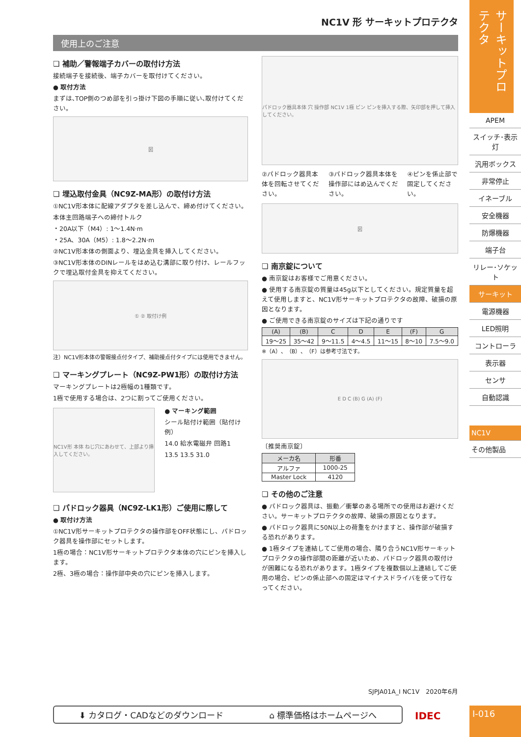NC1V 形 サーキットプロテクタ
使用上のご注意
❏ 補助／警報端子カバーの取付け方法
接続端子を接続後、端子カバーを取付けてください。
● 取付方法
まずは､TOP側のつめ部を引っ掛け下図の手順に従い､取付けてください。
図
❏ 埋込取付金具（NC9Z-MA形）の取付け方法
①NC1V形本体に配線アダプタを差し込んで、締め付けてください。
本体主回路端子への締付トルク
・20A以下（M4）: 1～1.4N·m
・25A、30A（M5）: 1.8～2.2N·m
②NC1V形本体の側面より、埋込金具を挿入してください。
③NC1V形本体のDINレールをはめ込む溝部に取り付け、レールフックで埋込取付金具を抑えてください。
① ② 取付け例
注）NC1V形本体の警報接点付タイプ、補助接点付タイプには使用できません。
❏ マーキングプレート（NC9Z-PW1形）の取付け方法
マーキングプレートは2極幅の1種類です。
1極で使用する場合は、2つに割ってご使用ください。
NC1V形 本体 ねじ穴にあわせて、上部より挿入してください。
● マーキング範囲
シール貼付け範囲（貼付け例）
14.0 給水電磁弁 回路1
13.5 13.5 31.0
❏ パドロック器具（NC9Z-LK1形）ご使用に際して
● 取付け方法
①NC1V形サーキットプロテクタの操作部をOFF状態にし、パドロック器具を操作部にセットします。
1極の場合：NC1V形サーキットプロテクタ本体の穴にピンを挿入します。
2極、3極の場合：操作部中央の穴にピンを挿入します。
パドロック器具本体 穴 操作部 NC1V 1極 ピン ピンを挿入する際、矢印部を押して挿入してください。
②パドロック器具本体を回転させてください。
③パドロック器具本体を操作部にはめ込んでください。
④ピンを係止部で固定してください。
図
❏ 南京錠について
● 南京錠はお客様でご用意ください。
● 使用する南京錠の質量は45g以下としてください。規定質量を超えて使用しますと、NC1V形サーキットプロテクタの故障、破損の原因となります。
● ご使用できる南京錠のサイズは下記の通りです
| (A) | (B) | C | D | E | (F) | G |
| --- | --- | --- | --- | --- | --- | --- |
| 19～25 | 35～42 | 9～11.5 | 4～4.5 | 11～15 | 8～10 | 7.5～9.0 |
※（A）、（B）、（F）は参考寸法です。
E D C (B) G (A) (F)
〔推奨南京錠〕
| メーカ名 | 形番 |
| --- | --- |
| アルファ | 1000-25 |
| Master Lock | 4120 |
❏ その他のご注意
● パドロック器具は、振動／衝撃のある場所での使用はお避けください。サーキットプロテクタの故障、破損の原因となります。
● パドロック器具に50N以上の荷重をかけますと、操作部が破損する恐れがあります。
● 1極タイプを連結してご使用の場合、隣り合うNC1V形サーキットプロテクタの操作部間の距離が近いため、パドロック器具の取付けが困難になる恐れがあります。1極タイプを複数個以上連結してご使用の場合、ピンの係止部への固定はマイナスドライバを使って行なってください。
SJPJA01A_I NC1V　2020年6月
⬇ カタログ・CADなどのダウンロード ⌂ 標準価格はホームページへ IDEC
サーキットプロテクタ
APEM
スイッチ･表示灯
汎用ボックス
非常停止
イネーブル
安全機器
防爆機器
端子台
リレー･ソケット
サーキット
電源機器
LED照明
コントローラ
表示器
センサ
自動認識
NC1V
その他製品
I-016